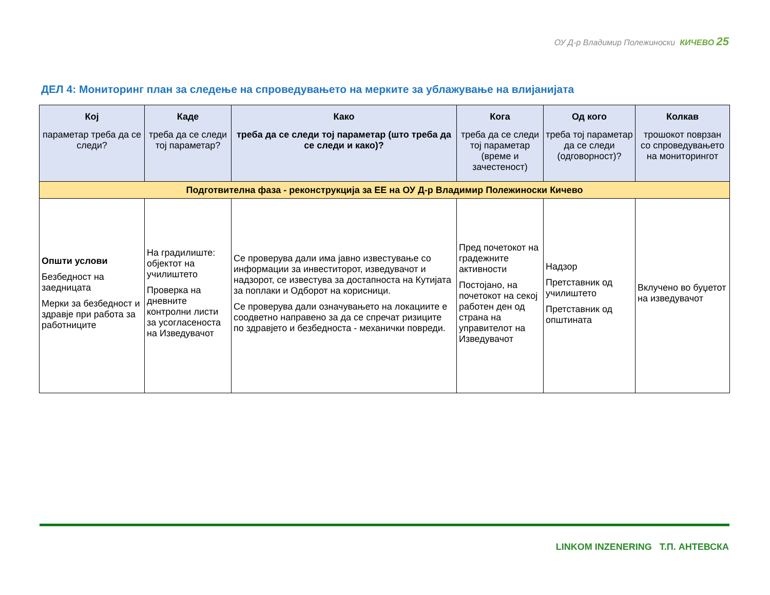ОУ Д-р Владимир Полежиноски КИЧЕВО 25
ДЕЛ 4: Мониторинг план за следење на спроведувањето на мерките за ублажување на влијанијата
| Кој параметар треба да се следи? | Каде треба да се следи тој параметар? | Како треба да се следи тој параметар (што треба да се следи и како)? | Кога треба да се следи тој параметар (време и зачестеност) | Од кого треба тој параметар да се следи (одговорност)? | Колкав трошокот поврзан со спроведувањето на мониторингот |
| --- | --- | --- | --- | --- | --- |
| Подготвителна фаза - реконструкција за ЕЕ на ОУ Д-р Владимир Полежиноски Кичево | | | | | |
| Општи услови Безбедност на заедницата Мерки за безбедност и здравје при работа за работниците | На градилиште: објектот на училиштето Проверка на дневните контролни листи за усогласеноста на Изведувачот | Се проверува дали има јавно известување со информации за инвеститорот, изведувачот и надзорот, се известува за достапноста на Кутијата за поплаки и Одборот на корисници. Се проверува дали означувањето на локациите е соодветно направено за да се спречат ризиците по здравјето и безбедноста - механички повреди. | Пред почетокот на градежните активности Постојано, на почетокот на секој работен ден од страна на управителот на Изведувачот | Надзор Претставник од училиштето Претставник од општината | Вклучено во буџетот на изведувачот |
LINKOM INZENERING Т.П. АНТЕВСКА